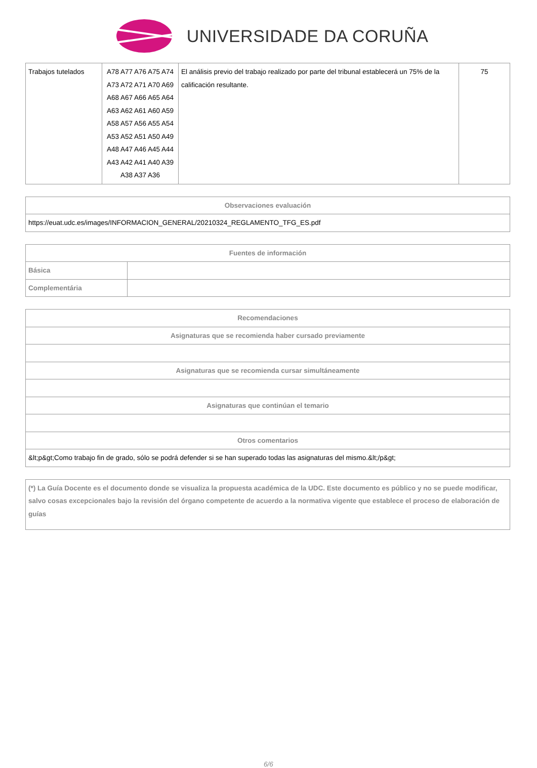UNIVERSIDADE DA CORUÑA
| Trabajos tutelados | A78 A77 A76 A75 A74 A73 A72 A71 A70 A69 A68 A67 A66 A65 A64 A63 A62 A61 A60 A59 A58 A57 A56 A55 A54 A53 A52 A51 A50 A49 A48 A47 A46 A45 A44 A43 A42 A41 A40 A39 A38 A37 A36 | El análisis previo del trabajo realizado por parte del tribunal establecerá un 75% de la calificación resultante. | 75 |
| Observaciones evaluación |
| --- |
| https://euat.udc.es/images/INFORMACION_GENERAL/20210324_REGLAMENTO_TFG_ES.pdf |
| Fuentes de información | |
| --- | --- |
| Básica | |
| Complementária | |
| Recomendaciones |
| --- |
| Asignaturas que se recomienda haber cursado previamente |
| Asignaturas que se recomienda cursar simultáneamente |
| Asignaturas que continúan el temario |
| Otros comentarios |
| &lt;p&gt;Como trabajo fin de grado, sólo se podrá defender si se han superado todas las asignaturas del mismo.&lt;/p&gt; |
| (*) La Guía Docente es el documento donde se visualiza la propuesta académica de la UDC. Este documento es público y no se puede modificar, salvo cosas excepcionales bajo la revisión del órgano competente de acuerdo a la normativa vigente que establece el proceso de elaboración de guías |
6/6